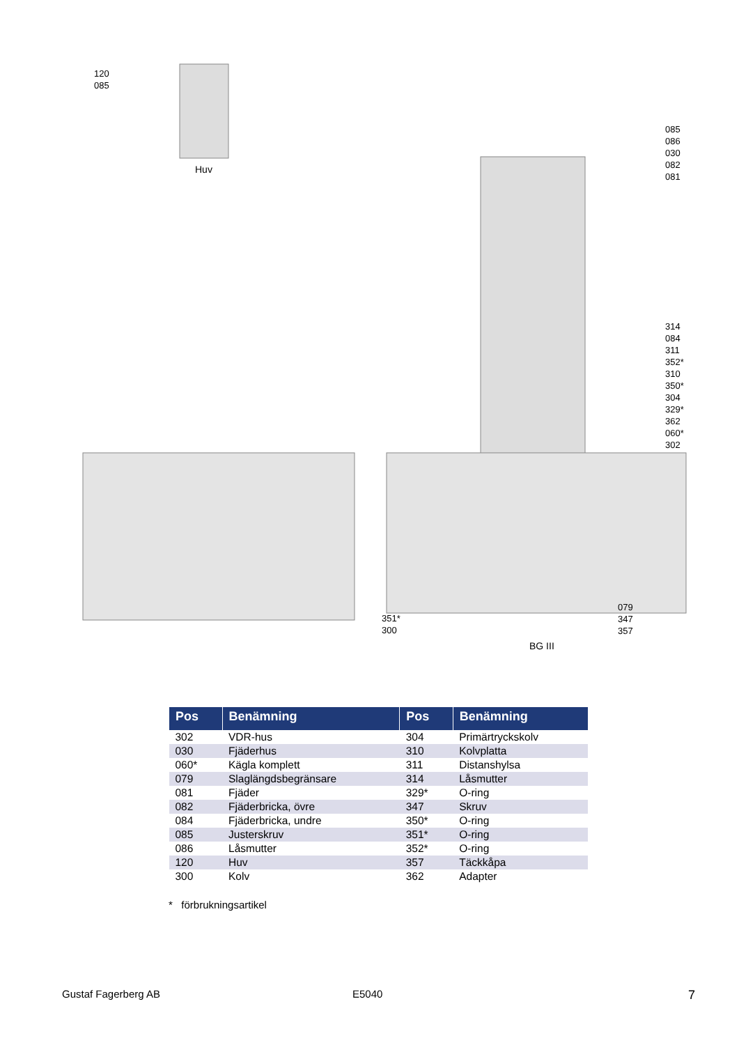120
085
Huv
085
086
030
082
081
314
084
311
352*
310
350*
304
329*
362
060*
302
351*
300
079
347
357
BG III
| Pos | Benämning | Pos | Benämning |
| --- | --- | --- | --- |
| 302 | VDR-hus | 304 | Primärtryckskolv |
| 030 | Fjäderhus | 310 | Kolvplatta |
| 060* | Kägla komplett | 311 | Distanshylsa |
| 079 | Slaglängdsbegränsare | 314 | Låsmutter |
| 081 | Fjäder | 329* | O-ring |
| 082 | Fjäderbricka, övre | 347 | Skruv |
| 084 | Fjäderbricka, undre | 350* | O-ring |
| 085 | Justerskruv | 351* | O-ring |
| 086 | Låsmutter | 352* | O-ring |
| 120 | Huv | 357 | Täckkåpa |
| 300 | Kolv | 362 | Adapter |
* förbrukningsartikel
Gustaf Fagerberg AB E5040 7